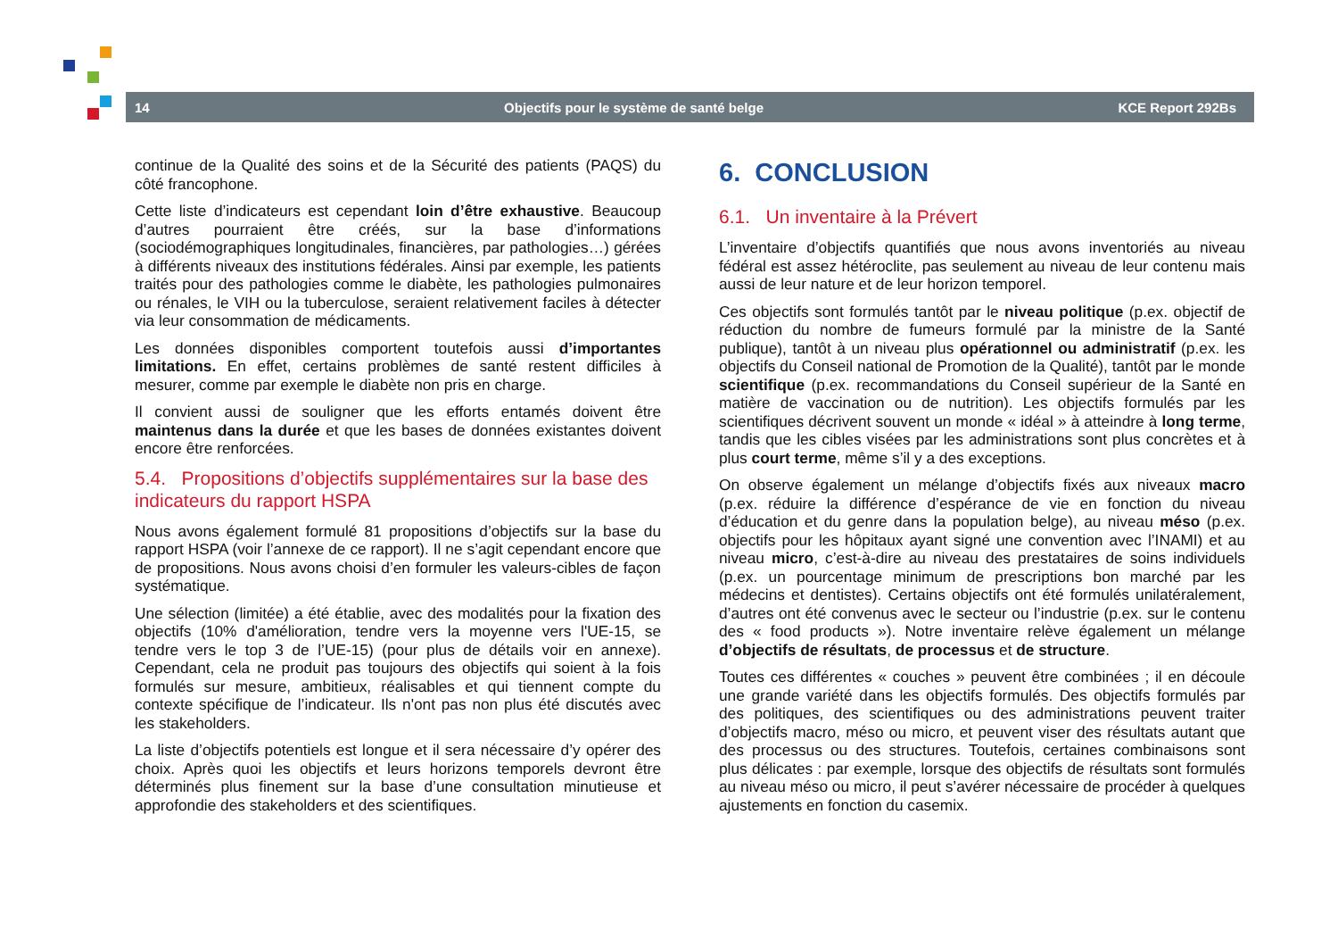14 Objectifs pour le système de santé belge KCE Report 292Bs
continue de la Qualité des soins et de la Sécurité des patients (PAQS) du côté francophone.
Cette liste d’indicateurs est cependant loin d’être exhaustive. Beaucoup d’autres pourraient être créés, sur la base d’informations (sociodémographiques longitudinales, financières, par pathologies…) gérées à différents niveaux des institutions fédérales. Ainsi par exemple, les patients traités pour des pathologies comme le diabète, les pathologies pulmonaires ou rénales, le VIH ou la tuberculose, seraient relativement faciles à détecter via leur consommation de médicaments.
Les données disponibles comportent toutefois aussi d’importantes limitations. En effet, certains problèmes de santé restent difficiles à mesurer, comme par exemple le diabète non pris en charge.
Il convient aussi de souligner que les efforts entamés doivent être maintenus dans la durée et que les bases de données existantes doivent encore être renforcées.
5.4. Propositions d’objectifs supplémentaires sur la base des indicateurs du rapport HSPA
Nous avons également formulé 81 propositions d’objectifs sur la base du rapport HSPA (voir l’annexe de ce rapport). Il ne s’agit cependant encore que de propositions. Nous avons choisi d’en formuler les valeurs-cibles de façon systématique.
Une sélection (limitée) a été établie, avec des modalités pour la fixation des objectifs (10% d'amélioration, tendre vers la moyenne vers l'UE-15, se tendre vers le top 3 de l’UE-15) (pour plus de détails voir en annexe). Cependant, cela ne produit pas toujours des objectifs qui soient à la fois formulés sur mesure, ambitieux, réalisables et qui tiennent compte du contexte spécifique de l’indicateur. Ils n'ont pas non plus été discutés avec les stakeholders.
La liste d’objectifs potentiels est longue et il sera nécessaire d’y opérer des choix. Après quoi les objectifs et leurs horizons temporels devront être déterminés plus finement sur la base d’une consultation minutieuse et approfondie des stakeholders et des scientifiques.
6. CONCLUSION
6.1. Un inventaire à la Prévert
L’inventaire d’objectifs quantifiés que nous avons inventoriés au niveau fédéral est assez hétéroclite, pas seulement au niveau de leur contenu mais aussi de leur nature et de leur horizon temporel.
Ces objectifs sont formulés tantôt par le niveau politique (p.ex. objectif de réduction du nombre de fumeurs formulé par la ministre de la Santé publique), tantôt à un niveau plus opérationnel ou administratif (p.ex. les objectifs du Conseil national de Promotion de la Qualité), tantôt par le monde scientifique (p.ex. recommandations du Conseil supérieur de la Santé en matière de vaccination ou de nutrition). Les objectifs formulés par les scientifiques décrivent souvent un monde « idéal » à atteindre à long terme, tandis que les cibles visées par les administrations sont plus concrètes et à plus court terme, même s’il y a des exceptions.
On observe également un mélange d’objectifs fixés aux niveaux macro (p.ex. réduire la différence d’espérance de vie en fonction du niveau d’éducation et du genre dans la population belge), au niveau méso (p.ex. objectifs pour les hôpitaux ayant signé une convention avec l’INAMI) et au niveau micro, c’est-à-dire au niveau des prestataires de soins individuels (p.ex. un pourcentage minimum de prescriptions bon marché par les médecins et dentistes). Certains objectifs ont été formulés unilatéralement, d’autres ont été convenus avec le secteur ou l’industrie (p.ex. sur le contenu des « food products »). Notre inventaire relève également un mélange d’objectifs de résultats, de processus et de structure.
Toutes ces différentes « couches » peuvent être combinées ; il en découle une grande variété dans les objectifs formulés. Des objectifs formulés par des politiques, des scientifiques ou des administrations peuvent traiter d’objectifs macro, méso ou micro, et peuvent viser des résultats autant que des processus ou des structures. Toutefois, certaines combinaisons sont plus délicates : par exemple, lorsque des objectifs de résultats sont formulés au niveau méso ou micro, il peut s’avérer nécessaire de procéder à quelques ajustements en fonction du casemix.